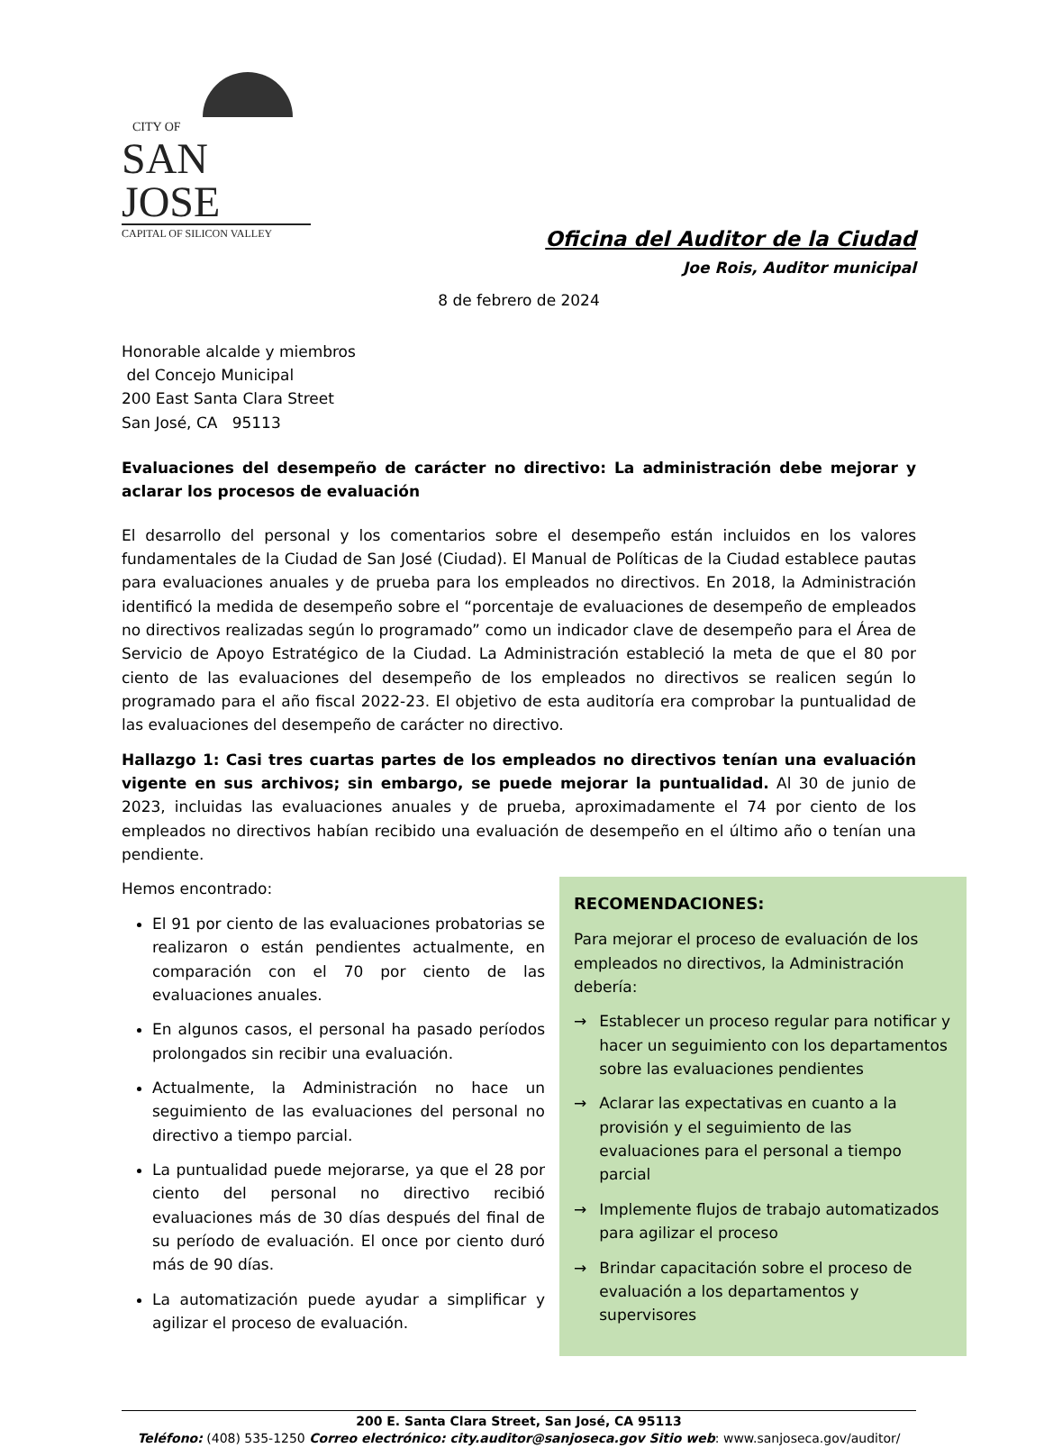CITY OF
SAN JOSE
CAPITAL OF SILICON VALLEY
Oficina del Auditor de la Ciudad
Joe Rois, Auditor municipal
8 de febrero de 2024
Honorable alcalde y miembros
del Concejo Municipal
200 East Santa Clara Street
San José, CA 95113
Evaluaciones del desempeño de carácter no directivo: La administración debe mejorar y aclarar los procesos de evaluación
El desarrollo del personal y los comentarios sobre el desempeño están incluidos en los valores fundamentales de la Ciudad de San José (Ciudad). El Manual de Políticas de la Ciudad establece pautas para evaluaciones anuales y de prueba para los empleados no directivos. En 2018, la Administración identificó la medida de desempeño sobre el “porcentaje de evaluaciones de desempeño de empleados no directivos realizadas según lo programado” como un indicador clave de desempeño para el Área de Servicio de Apoyo Estratégico de la Ciudad. La Administración estableció la meta de que el 80 por ciento de las evaluaciones del desempeño de los empleados no directivos se realicen según lo programado para el año fiscal 2022-23. El objetivo de esta auditoría era comprobar la puntualidad de las evaluaciones del desempeño de carácter no directivo.
Hallazgo 1: Casi tres cuartas partes de los empleados no directivos tenían una evaluación vigente en sus archivos; sin embargo, se puede mejorar la puntualidad. Al 30 de junio de 2023, incluidas las evaluaciones anuales y de prueba, aproximadamente el 74 por ciento de los empleados no directivos habían recibido una evaluación de desempeño en el último año o tenían una pendiente.
Hemos encontrado:
El 91 por ciento de las evaluaciones probatorias se realizaron o están pendientes actualmente, en comparación con el 70 por ciento de las evaluaciones anuales.
En algunos casos, el personal ha pasado períodos prolongados sin recibir una evaluación.
Actualmente, la Administración no hace un seguimiento de las evaluaciones del personal no directivo a tiempo parcial.
La puntualidad puede mejorarse, ya que el 28 por ciento del personal no directivo recibió evaluaciones más de 30 días después del final de su período de evaluación. El once por ciento duró más de 90 días.
La automatización puede ayudar a simplificar y agilizar el proceso de evaluación.
RECOMENDACIONES:
Para mejorar el proceso de evaluación de los empleados no directivos, la Administración debería:
→ Establecer un proceso regular para notificar y hacer un seguimiento con los departamentos sobre las evaluaciones pendientes
→ Aclarar las expectativas en cuanto a la provisión y el seguimiento de las evaluaciones para el personal a tiempo parcial
→ Implemente flujos de trabajo automatizados para agilizar el proceso
→ Brindar capacitación sobre el proceso de evaluación a los departamentos y supervisores
200 E. Santa Clara Street, San José, CA 95113
Teléfono: (408) 535-1250 Correo electrónico: city.auditor@sanjoseca.gov Sitio web: www.sanjoseca.gov/auditor/